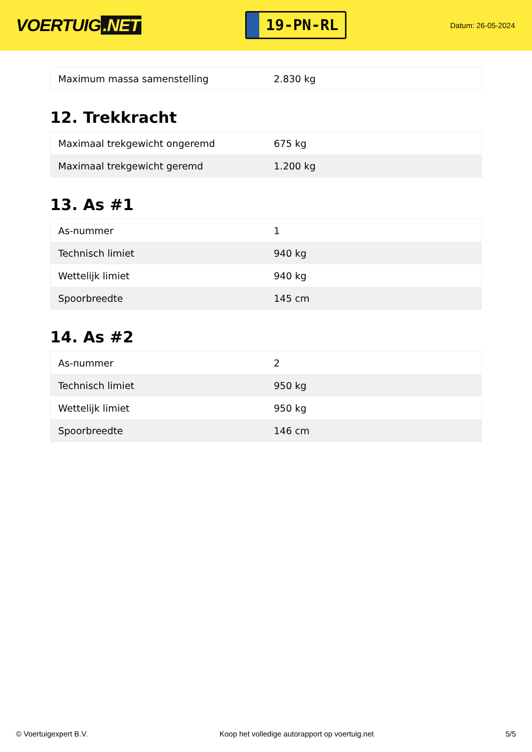VOERTUIG.NET
19-PN-RL
Datum: 26-05-2024
| Maximum massa samenstelling | 2.830 kg |
12. Trekkracht
| Maximaal trekgewicht ongeremd | 675 kg |
| Maximaal trekgewicht geremd | 1.200 kg |
13. As #1
| As-nummer | 1 |
| Technisch limiet | 940 kg |
| Wettelijk limiet | 940 kg |
| Spoorbreedte | 145 cm |
14. As #2
| As-nummer | 2 |
| Technisch limiet | 950 kg |
| Wettelijk limiet | 950 kg |
| Spoorbreedte | 146 cm |
© Voertuigexpert B.V. Koop het volledige autorapport op voertuig.net 5/5